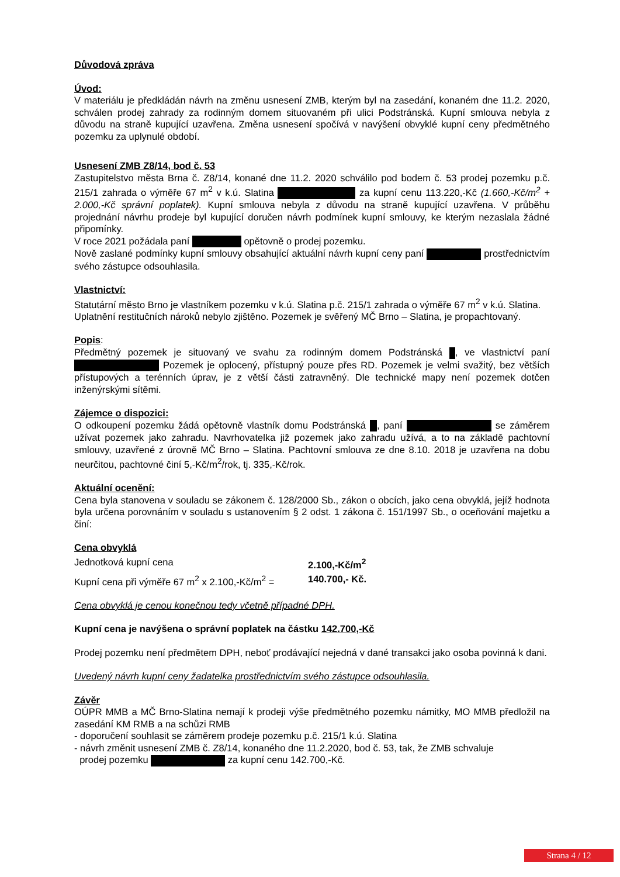Důvodová zpráva
Úvod:
V materiálu je předkládán návrh na změnu usnesení ZMB, kterým byl na zasedání, konaném dne 11.2. 2020, schválen prodej zahrady za rodinným domem situovaném při ulici Podstránská. Kupní smlouva nebyla z důvodu na straně kupující uzavřena. Změna usnesení spočívá v navýšení obvyklé kupní ceny předmětného pozemku za uplynulé období.
Usnesení ZMB Z8/14, bod č. 53
Zastupitelstvo města Brna č. Z8/14, konané dne 11.2. 2020 schválilo pod bodem č. 53 prodej pozemku p.č. 215/1 zahrada o výměře 67 m<sup>2</sup> v k.ú. Slatina za kupní cenu 113.220,-Kč (1.660,-Kč/m<sup>2</sup> + 2.000,-Kč správní poplatek). Kupní smlouva nebyla z důvodu na straně kupující uzavřena. V průběhu projednání návrhu prodeje byl kupující doručen návrh podmínek kupní smlouvy, ke kterým nezaslala žádné připomínky.
V roce 2021 požádala paní opětovně o prodej pozemku.
Nově zaslané podmínky kupní smlouvy obsahující aktuální návrh kupní ceny paní prostřednictvím svého zástupce odsouhlasila.
Vlastnictví:
Statutární město Brno je vlastníkem pozemku v k.ú. Slatina p.č. 215/1 zahrada o výměře 67 m<sup>2</sup> v k.ú. Slatina.
Uplatnění restitučních nároků nebylo zjištěno. Pozemek je svěřený MČ Brno – Slatina, je propachtovaný.
Popis:
Předmětný pozemek je situovaný ve svahu za rodinným domem Podstránská , ve vlastnictví paní Pozemek je oplocený, přístupný pouze přes RD. Pozemek je velmi svažitý, bez větších přístupových a terénních úprav, je z větší části zatravněný. Dle technické mapy není pozemek dotčen inženýrskými sítěmi.
Zájemce o dispozici:
O odkoupení pozemku žádá opětovně vlastník domu Podstránská , paní se záměrem užívat pozemek jako zahradu. Navrhovatelka již pozemek jako zahradu užívá, a to na základě pachtovní smlouvy, uzavřené z úrovně MČ Brno – Slatina. Pachtovní smlouva ze dne 8.10. 2018 je uzavřena na dobu neurčitou, pachtovné činí 5,-Kč/m<sup>2</sup>/rok, tj. 335,-Kč/rok.
Aktuální ocenění:
Cena byla stanovena v souladu se zákonem č. 128/2000 Sb., zákon o obcích, jako cena obvyklá, jejíž hodnota byla určena porovnáním v souladu s ustanovením § 2 odst. 1 zákona č. 151/1997 Sb., o oceňování majetku a činí:
Cena obvyklá
Jednotková kupní cena 2.100,-Kč/m<sup>2</sup>
Kupní cena při výměře 67 m<sup>2</sup> x 2.100,-Kč/m<sup>2</sup> = 140.700,- Kč.
Cena obvyklá je cenou konečnou tedy včetně případné DPH.
Kupní cena je navýšena o správní poplatek na částku 142.700,-Kč
Prodej pozemku není předmětem DPH, neboť prodávající nejedná v dané transakci jako osoba povinná k dani.
Uvedený návrh kupní ceny žadatelka prostřednictvím svého zástupce odsouhlasila.
Závěr
OÚPR MMB a MČ Brno-Slatina nemají k prodeji výše předmětného pozemku námitky, MO MMB předložil na zasedání KM RMB a na schůzi RMB
- doporučení souhlasit se záměrem prodeje pozemku p.č. 215/1 k.ú. Slatina
- návrh změnit usnesení ZMB č. Z8/14, konaného dne 11.2.2020, bod č. 53, tak, že ZMB schvaluje
prodej pozemku za kupní cenu 142.700,-Kč.
Strana 4 / 12